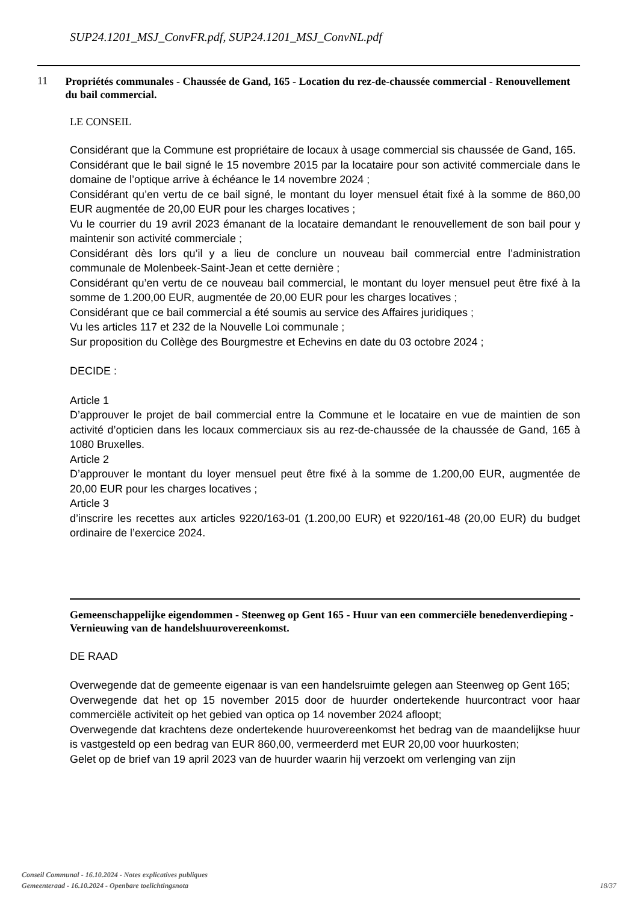SUP24.1201_MSJ_ConvFR.pdf, SUP24.1201_MSJ_ConvNL.pdf
11
Propriétés communales - Chaussée de Gand, 165 - Location du rez-de-chaussée commercial - Renouvellement du bail commercial.
LE CONSEIL
Considérant que la Commune est propriétaire de locaux à usage commercial sis chaussée de Gand, 165.
Considérant que le bail signé le 15 novembre 2015 par la locataire pour son activité commerciale dans le domaine de l’optique arrive à échéance le 14 novembre 2024 ;
Considérant qu’en vertu de ce bail signé, le montant du loyer mensuel était fixé à la somme de 860,00 EUR augmentée de 20,00 EUR pour les charges locatives ;
Vu le courrier du 19 avril 2023 émanant de la locataire demandant le renouvellement de son bail pour y maintenir son activité commerciale ;
Considérant dès lors qu’il y a lieu de conclure un nouveau bail commercial entre l’administration communale de Molenbeek-Saint-Jean et cette dernière ;
Considérant qu’en vertu de ce nouveau bail commercial, le montant du loyer mensuel peut être fixé à la somme de 1.200,00 EUR, augmentée de 20,00 EUR pour les charges locatives ;
Considérant que ce bail commercial a été soumis au service des Affaires juridiques ;
Vu les articles 117 et 232 de la Nouvelle Loi communale ;
Sur proposition du Collège des Bourgmestre et Echevins en date du 03 octobre 2024 ;
DECIDE :
Article 1
D’approuver le projet de bail commercial entre la Commune et le locataire en vue de maintien de son activité d’opticien dans les locaux commerciaux sis au rez-de-chaussée de la chaussée de Gand, 165 à 1080 Bruxelles.
Article 2
D’approuver le montant du loyer mensuel peut être fixé à la somme de 1.200,00 EUR, augmentée de 20,00 EUR pour les charges locatives ;
Article 3
d’inscrire les recettes aux articles 9220/163-01 (1.200,00 EUR) et 9220/161-48 (20,00 EUR) du budget ordinaire de l’exercice 2024.
Gemeenschappelijke eigendommen - Steenweg op Gent 165 - Huur van een commerciële benedenverdieping - Vernieuwing van de handelshuurovereenkomst.
DE RAAD
Overwegende dat de gemeente eigenaar is van een handelsruimte gelegen aan Steenweg op Gent 165;
Overwegende dat het op 15 november 2015 door de huurder ondertekende huurcontract voor haar commerciële activiteit op het gebied van optica op 14 november 2024 afloopt;
Overwegende dat krachtens deze ondertekende huurovereenkomst het bedrag van de maandelijkse huur is vastgesteld op een bedrag van EUR 860,00, vermeerderd met EUR 20,00 voor huurkosten;
Gelet op de brief van 19 april 2023 van de huurder waarin hij verzoekt om verlenging van zijn
Conseil Communal - 16.10.2024 - Notes explicatives publiques
Gemeenteraad - 16.10.2024 - Openbare toelichtingsnota
18/37